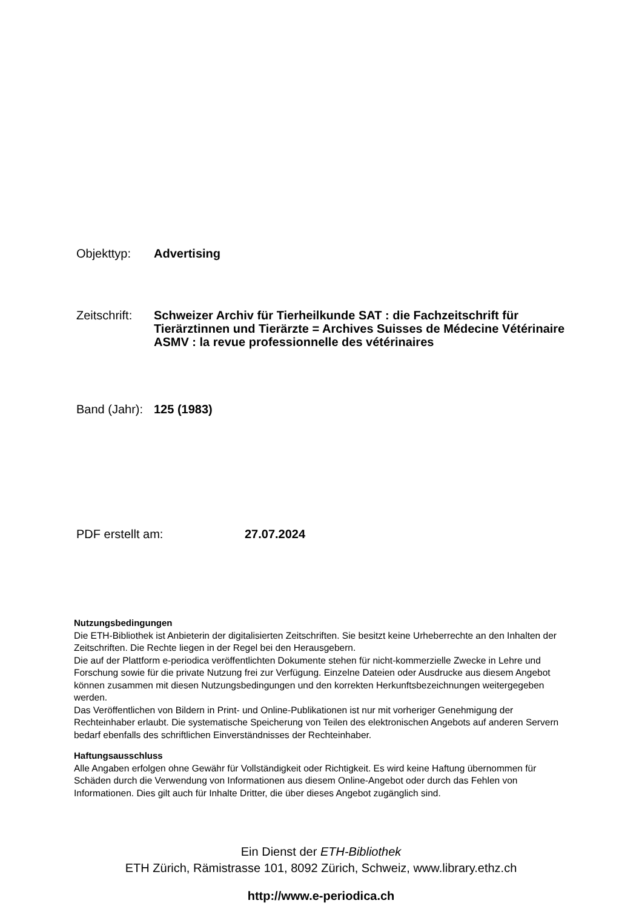Objekttyp: Advertising
Zeitschrift:
Schweizer Archiv für Tierheilkunde SAT : die Fachzeitschrift für Tierärztinnen und Tierärzte = Archives Suisses de Médecine Vétérinaire ASMV : la revue professionnelle des vétérinaires
Band (Jahr):
125 (1983)
PDF erstellt am: 27.07.2024
Nutzungsbedingungen
Die ETH-Bibliothek ist Anbieterin der digitalisierten Zeitschriften. Sie besitzt keine Urheberrechte an den Inhalten der Zeitschriften. Die Rechte liegen in der Regel bei den Herausgebern.
Die auf der Plattform e-periodica veröffentlichten Dokumente stehen für nicht-kommerzielle Zwecke in Lehre und Forschung sowie für die private Nutzung frei zur Verfügung. Einzelne Dateien oder Ausdrucke aus diesem Angebot können zusammen mit diesen Nutzungsbedingungen und den korrekten Herkunftsbezeichnungen weitergegeben werden.
Das Veröffentlichen von Bildern in Print- und Online-Publikationen ist nur mit vorheriger Genehmigung der Rechteinhaber erlaubt. Die systematische Speicherung von Teilen des elektronischen Angebots auf anderen Servern bedarf ebenfalls des schriftlichen Einverständnisses der Rechteinhaber.
Haftungsausschluss
Alle Angaben erfolgen ohne Gewähr für Vollständigkeit oder Richtigkeit. Es wird keine Haftung übernommen für Schäden durch die Verwendung von Informationen aus diesem Online-Angebot oder durch das Fehlen von Informationen. Dies gilt auch für Inhalte Dritter, die über dieses Angebot zugänglich sind.
Ein Dienst der ETH-Bibliothek
ETH Zürich, Rämistrasse 101, 8092 Zürich, Schweiz, www.library.ethz.ch
http://www.e-periodica.ch